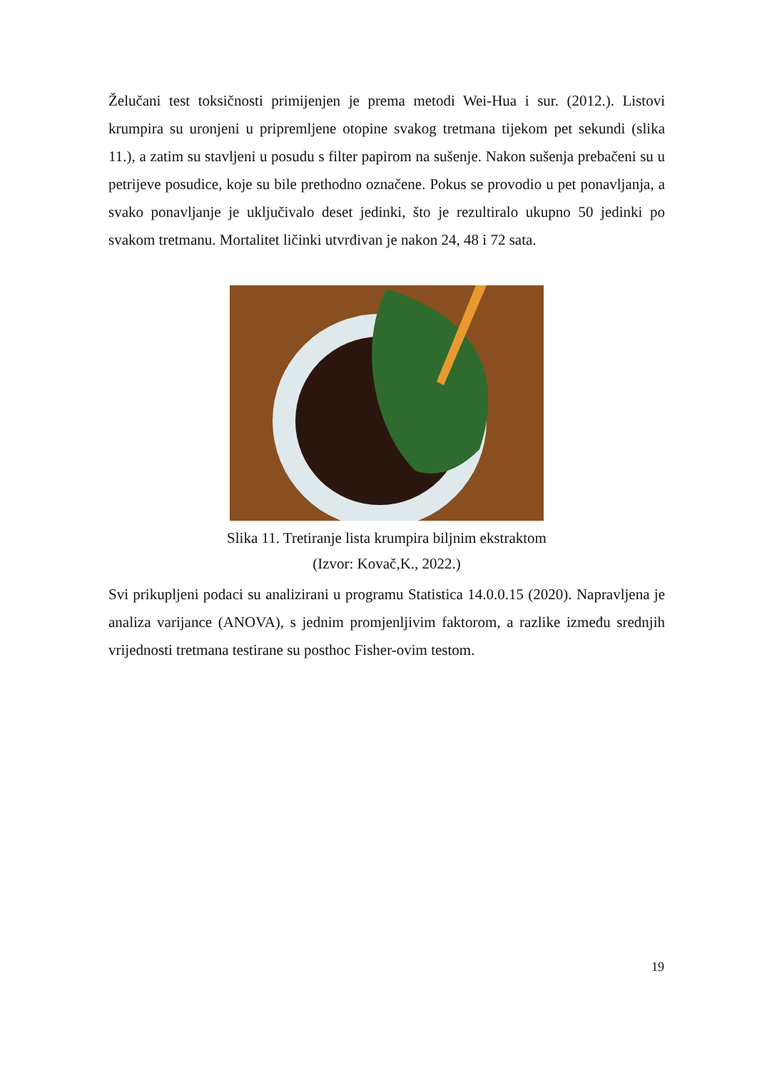Želučani test toksičnosti primijenjen je prema metodi Wei-Hua i sur. (2012.). Listovi krumpira su uronjeni u pripremljene otopine svakog tretmana tijekom pet sekundi (slika 11.), a zatim su stavljeni u posudu s filter papirom na sušenje. Nakon sušenja prebačeni su u petrijeve posudice, koje su bile prethodno označene. Pokus se provodio u pet ponavljanja, a svako ponavljanje je uključivalo deset jedinki, što je rezultiralo ukupno 50 jedinki po svakom tretmanu. Mortalitet ličinki utvrđivan je nakon 24, 48 i 72 sata.
Slika 11. Tretiranje lista krumpira biljnim ekstraktom
(Izvor: Kovač,K., 2022.)
Svi prikupljeni podaci su analizirani u programu Statistica 14.0.0.15 (2020). Napravljena je analiza varijance (ANOVA), s jednim promjenljivim faktorom, a razlike između srednjih vrijednosti tretmana testirane su posthoc Fisher-ovim testom.
19